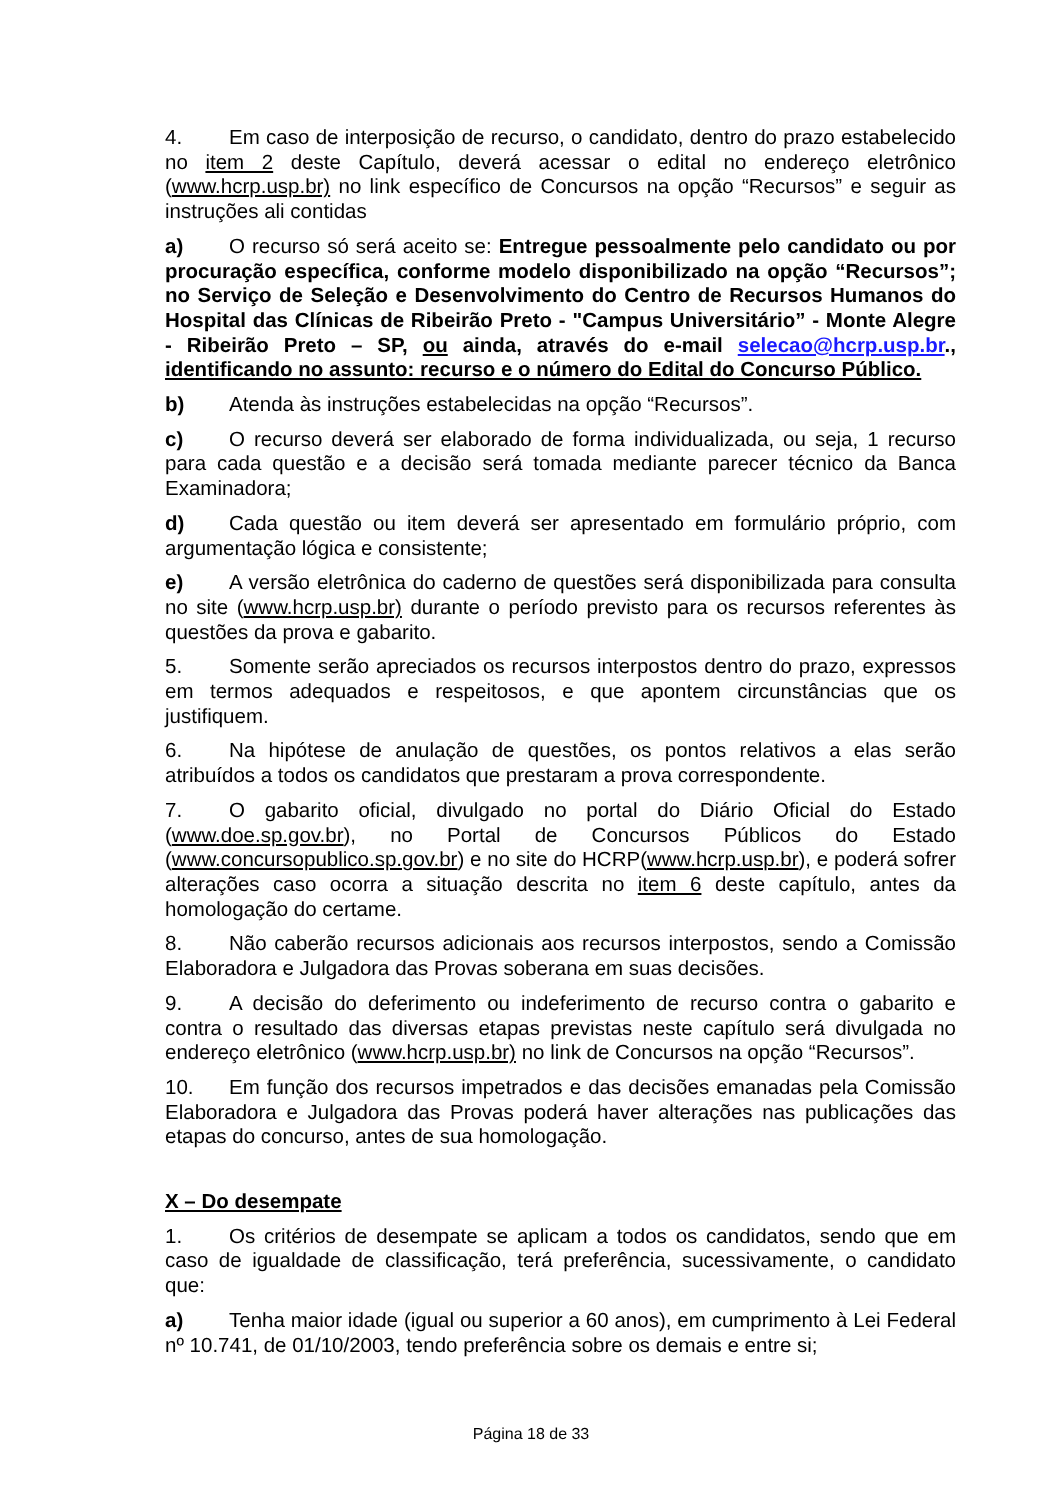4. Em caso de interposição de recurso, o candidato, dentro do prazo estabelecido no item 2 deste Capítulo, deverá acessar o edital no endereço eletrônico (www.hcrp.usp.br) no link específico de Concursos na opção “Recursos” e seguir as instruções ali contidas
a) O recurso só será aceito se: Entregue pessoalmente pelo candidato ou por procuração específica, conforme modelo disponibilizado na opção “Recursos”; no Serviço de Seleção e Desenvolvimento do Centro de Recursos Humanos do Hospital das Clínicas de Ribeirão Preto - "Campus Universitário” - Monte Alegre - Ribeirão Preto – SP, ou ainda, através do e-mail selecao@hcrp.usp.br., identificando no assunto: recurso e o número do Edital do Concurso Público.
b) Atenda às instruções estabelecidas na opção “Recursos”.
c) O recurso deverá ser elaborado de forma individualizada, ou seja, 1 recurso para cada questão e a decisão será tomada mediante parecer técnico da Banca Examinadora;
d) Cada questão ou item deverá ser apresentado em formulário próprio, com argumentação lógica e consistente;
e) A versão eletrônica do caderno de questões será disponibilizada para consulta no site (www.hcrp.usp.br) durante o período previsto para os recursos referentes às questões da prova e gabarito.
5. Somente serão apreciados os recursos interpostos dentro do prazo, expressos em termos adequados e respeitosos, e que apontem circunstâncias que os justifiquem.
6. Na hipótese de anulação de questões, os pontos relativos a elas serão atribuídos a todos os candidatos que prestaram a prova correspondente.
7. O gabarito oficial, divulgado no portal do Diário Oficial do Estado (www.doe.sp.gov.br), no Portal de Concursos Públicos do Estado (www.concursopublico.sp.gov.br) e no site do HCRP(www.hcrp.usp.br), e poderá sofrer alterações caso ocorra a situação descrita no item 6 deste capítulo, antes da homologação do certame.
8. Não caberão recursos adicionais aos recursos interpostos, sendo a Comissão Elaboradora e Julgadora das Provas soberana em suas decisões.
9. A decisão do deferimento ou indeferimento de recurso contra o gabarito e contra o resultado das diversas etapas previstas neste capítulo será divulgada no endereço eletrônico (www.hcrp.usp.br) no link de Concursos na opção “Recursos”.
10. Em função dos recursos impetrados e das decisões emanadas pela Comissão Elaboradora e Julgadora das Provas poderá haver alterações nas publicações das etapas do concurso, antes de sua homologação.
X – Do desempate
1. Os critérios de desempate se aplicam a todos os candidatos, sendo que em caso de igualdade de classificação, terá preferência, sucessivamente, o candidato que:
a) Tenha maior idade (igual ou superior a 60 anos), em cumprimento à Lei Federal nº 10.741, de 01/10/2003, tendo preferência sobre os demais e entre si;
Página 18 de 33